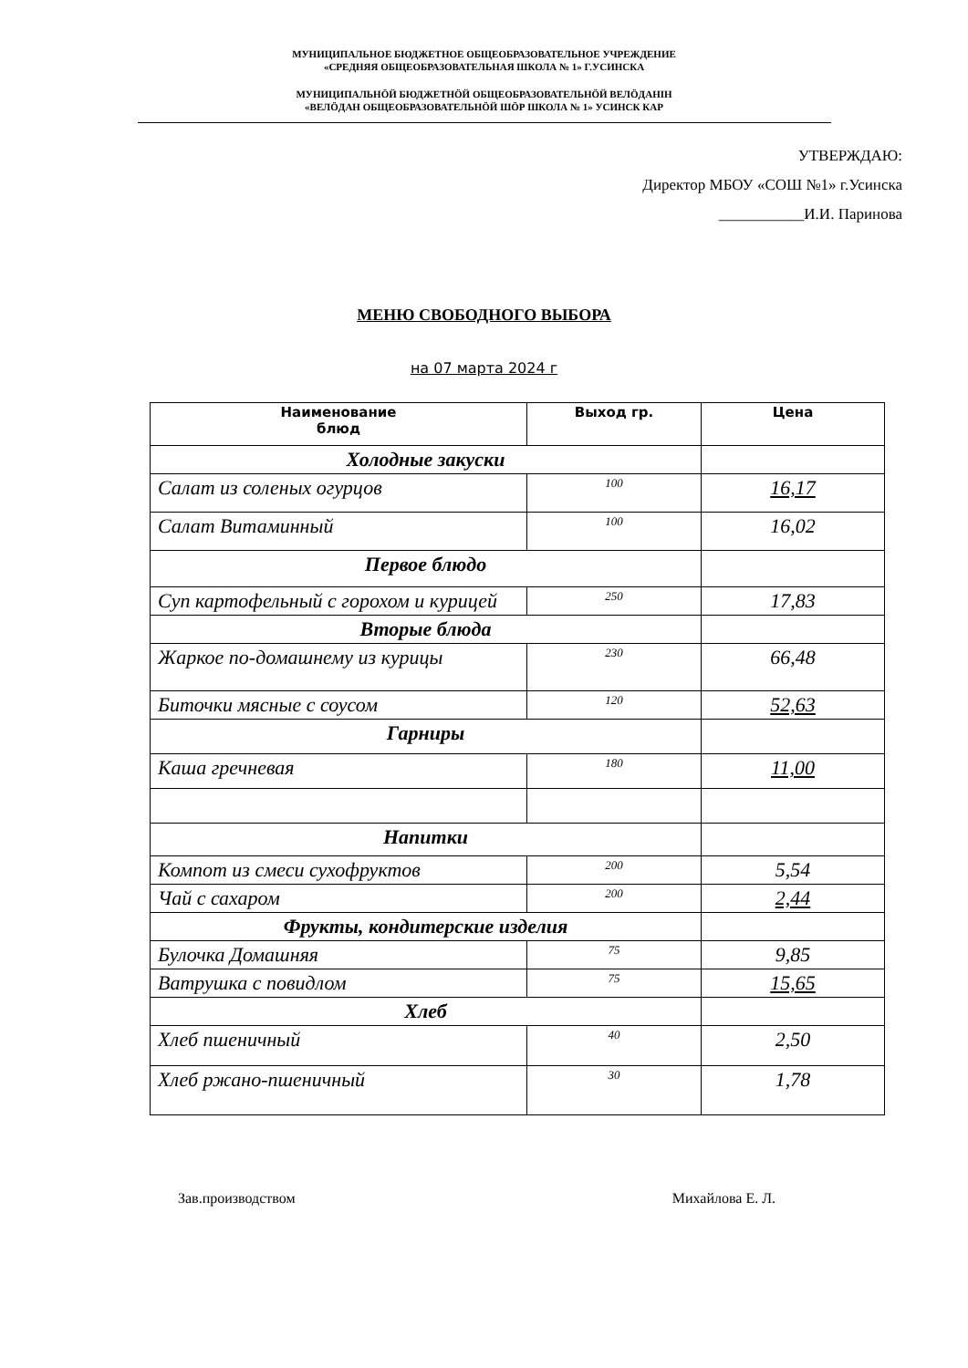МУНИЦИПАЛЬНОЕ БЮДЖЕТНОЕ ОБЩЕОБРАЗОВАТЕЛЬНОЕ УЧРЕЖДЕНИЕ
«СРЕДНЯЯ ОБЩЕОБРАЗОВАТЕЛЬНАЯ ШКОЛА № 1» Г.УСИНСКА
МУНИЦИПАЛЬНӦЙ БЮДЖЕТНӦЙ ОБЩЕОБРАЗОВАТЕЛЬНӦЙ ВЕЛӦДАНІН
«ВЕЛӦДАН ОБЩЕОБРАЗОВАТЕЛЬНӦЙ ШӦР ШКОЛА № 1» УСИНСК КАР
УТВЕРЖДАЮ:
Директор МБОУ «СОШ №1» г.Усинска
___________И.И. Паринова
МЕНЮ СВОБОДНОГО ВЫБОРА
на 07 марта 2024 г
| Наименование блюд | Выход гр. | Цена |
| --- | --- | --- |
| Холодные закуски | | |
| Салат из соленых огурцов | 100 | 16,17 |
| Салат Витаминный | 100 | 16,02 |
| Первое блюдо | | |
| Суп картофельный с горохом и курицей | 250 | 17,83 |
| Вторые блюда | | |
| Жаркое по-домашнему из курицы | 230 | 66,48 |
| Биточки мясные с соусом | 120 | 52,63 |
| Гарниры | | |
| Каша гречневая | 180 | 11,00 |
| Напитки | | |
| Компот из смеси сухофруктов | 200 | 5,54 |
| Чай с сахаром | 200 | 2,44 |
| Фрукты, кондитерские изделия | | |
| Булочка Домашняя | 75 | 9,85 |
| Ватрушка с повидлом | 75 | 15,65 |
| Хлеб | | |
| Хлеб пшеничный | 40 | 2,50 |
| Хлеб ржано-пшеничный | 30 | 1,78 |
Зав.производством Михайлова Е. Л.